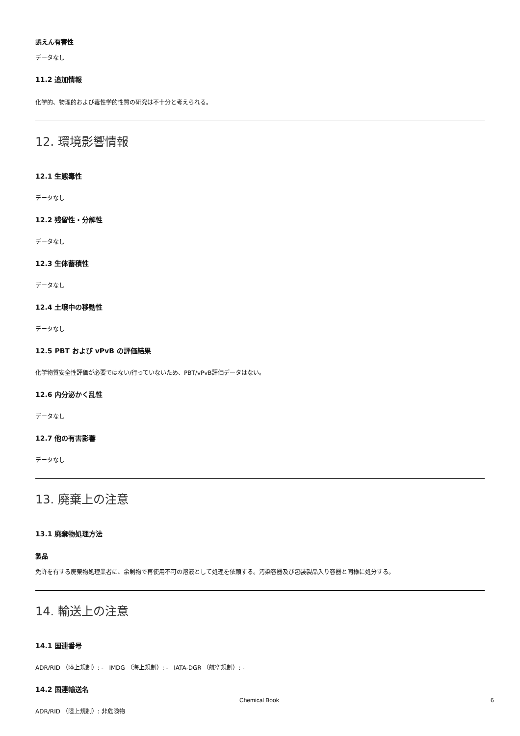誤えん有害性
データなし
11.2 追加情報
化学的、物理的および毒性学的性質の研究は不十分と考えられる。
12. 環境影響情報
12.1 生態毒性
データなし
12.2 残留性・分解性
データなし
12.3 生体蓄積性
データなし
12.4 土壌中の移動性
データなし
12.5 PBT および vPvB の評価結果
化学物質安全性評価が必要ではない/行っていないため、PBT/vPvB評価データはない。
12.6 内分泌かく乱性
データなし
12.7 他の有害影響
データなし
13. 廃棄上の注意
13.1 廃棄物処理方法
製品
免許を有する廃棄物処理業者に、余剰物で再使用不可の溶液として処理を依頼する。汚染容器及び包装製品入り容器と同様に処分する。
14. 輸送上の注意
14.1 国連番号
ADR/RID （陸上規制）: - IMDG （海上規制）: - IATA-DGR （航空規制）: -
14.2 国連輸送名
ADR/RID （陸上規制）: 非危険物
Chemical Book 6